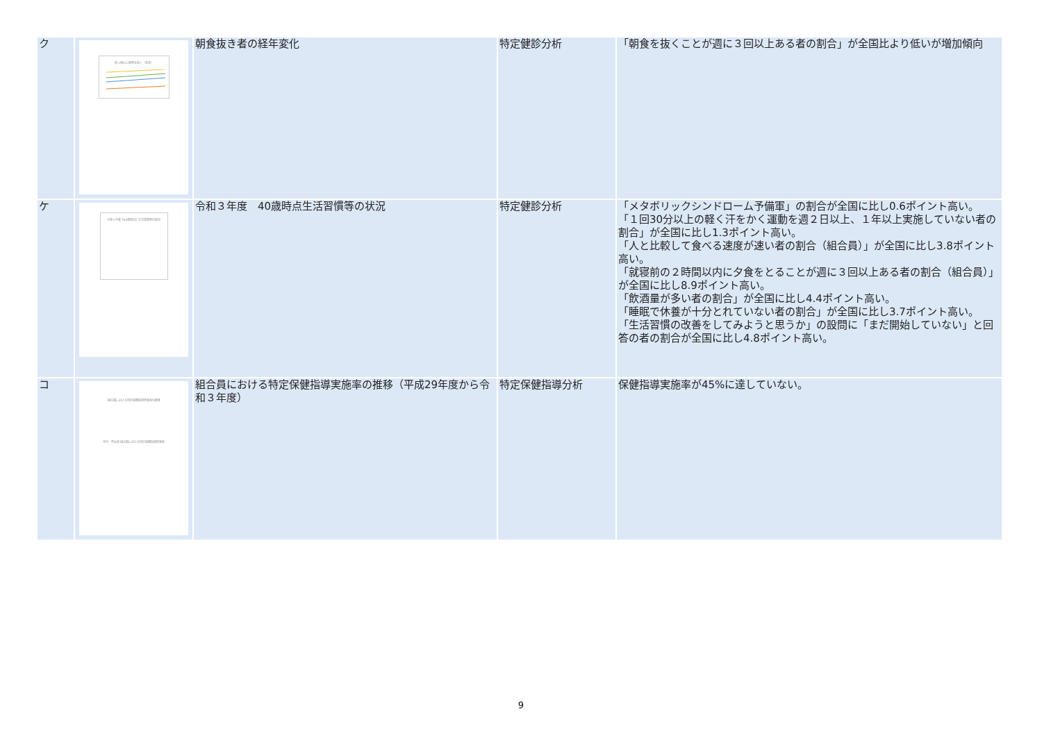| ク | 週３回以上朝食を抜く（全体） | 朝食抜き者の経年変化 | 特定健診分析 | 「朝食を抜くことが週に３回以上ある者の割合」が全国比より低いが増加傾向 |
| ケ | 令和３年度【40歳時点】生活習慣等の状況 | 令和３年度 40歳時点生活習慣等の状況 | 特定健診分析 | 「メタボリックシンドローム予備軍」の割合が全国に比し0.6ポイント高い。 「１回30分以上の軽く汗をかく運動を週２日以上、１年以上実施していない者の割合」が全国に比し1.3ポイント高い。 「人と比較して食べる速度が速い者の割合（組合員）」が全国に比し3.8ポイント高い。 「就寝前の２時間以内に夕食をとることが週に３回以上ある者の割合（組合員）」が全国に比し8.9ポイント高い。 「飲酒量が多い者の割合」が全国に比し4.4ポイント高い。 「睡眠で休養が十分とれていない者の割合」が全国に比し3.7ポイント高い。 「生活習慣の改善をしてみようと思うか」の設問に「まだ開始していない」と回答の者の割合が全国に比し4.8ポイント高い。 |
| コ | 組合員における特定保健指導実施率の推移 年代・男女別 組合員における特定保健指導実施率 | 組合員における特定保健指導実施率の推移（平成29年度から令和３年度） | 特定保健指導分析 | 保健指導実施率が45%に達していない。 |
9